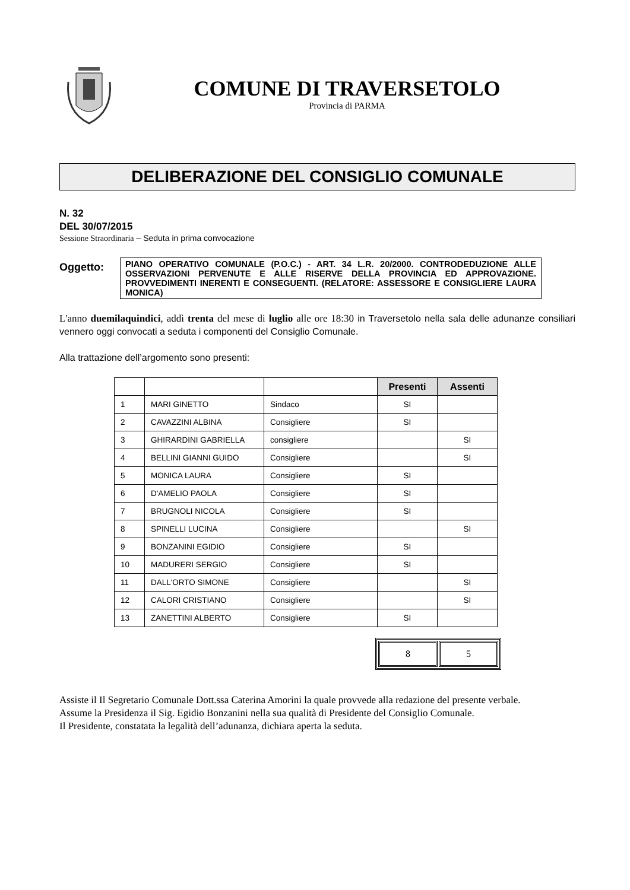COMUNE DI TRAVERSETOLO
Provincia di PARMA
DELIBERAZIONE DEL CONSIGLIO COMUNALE
N. 32
DEL 30/07/2015
Sessione Straordinaria – Seduta in prima convocazione
Oggetto:
PIANO OPERATIVO COMUNALE (P.O.C.) - ART. 34 L.R. 20/2000. CONTRODEDUZIONE ALLE OSSERVAZIONI PERVENUTE E ALLE RISERVE DELLA PROVINCIA ED APPROVAZIONE. PROVVEDIMENTI INERENTI E CONSEGUENTI. (RELATORE: ASSESSORE E CONSIGLIERE LAURA MONICA)
L'anno duemilaquindici, addì trenta del mese di luglio alle ore 18:30 in Traversetolo nella sala delle adunanze consiliari vennero oggi convocati a seduta i componenti del Consiglio Comunale.
Alla trattazione dell’argomento sono presenti:
| | | | Presenti | Assenti |
| 1 | MARI GINETTO | Sindaco | SI | |
| 2 | CAVAZZINI ALBINA | Consigliere | SI | |
| 3 | GHIRARDINI GABRIELLA | consigliere | | SI |
| 4 | BELLINI GIANNI GUIDO | Consigliere | | SI |
| 5 | MONICA LAURA | Consigliere | SI | |
| 6 | D'AMELIO PAOLA | Consigliere | SI | |
| 7 | BRUGNOLI NICOLA | Consigliere | SI | |
| 8 | SPINELLI LUCINA | Consigliere | | SI |
| 9 | BONZANINI EGIDIO | Consigliere | SI | |
| 10 | MADURERI SERGIO | Consigliere | SI | |
| 11 | DALL'ORTO SIMONE | Consigliere | | SI |
| 12 | CALORI CRISTIANO | Consigliere | | SI |
| 13 | ZANETTINI ALBERTO | Consigliere | SI | |
| 8 | 5 |
Assiste il Il Segretario Comunale Dott.ssa Caterina Amorini la quale provvede alla redazione del presente verbale.
Assume la Presidenza il Sig. Egidio Bonzanini nella sua qualità di Presidente del Consiglio Comunale.
Il Presidente, constatata la legalità dell’adunanza, dichiara aperta la seduta.